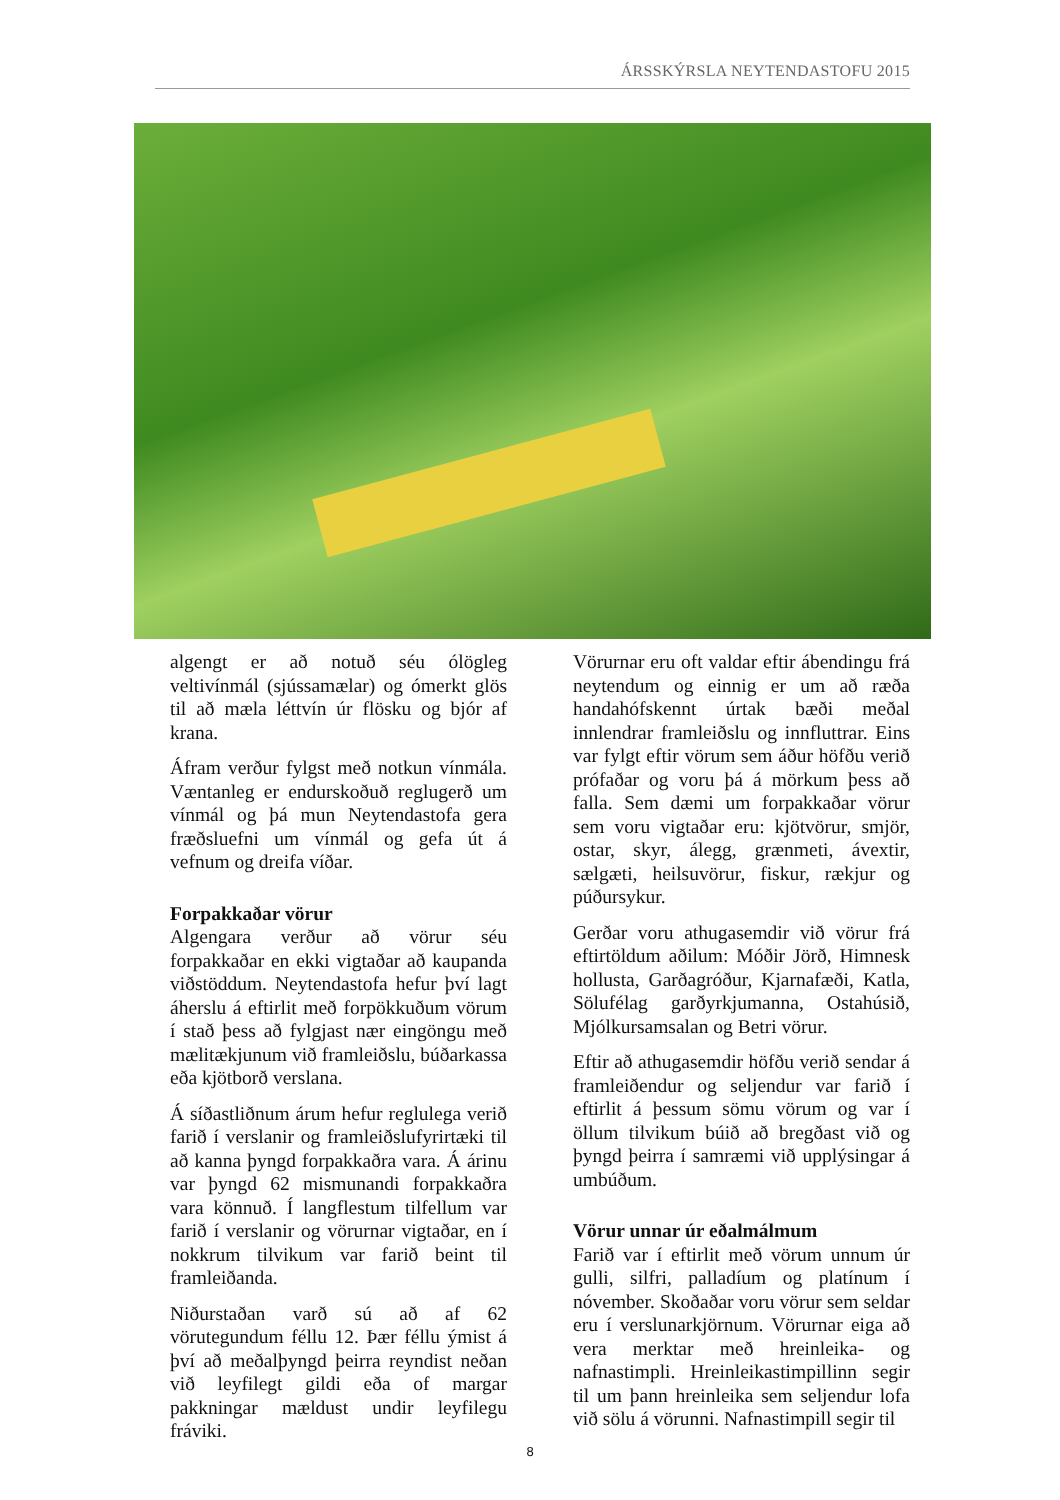ÁRSSKÝRSLA NEYTENDASTOFU 2015
algengt er að notuð séu ólögleg veltivínmál (sjússamælar) og ómerkt glös til að mæla léttvín úr flösku og bjór af krana.
Áfram verður fylgst með notkun vínmála. Væntanleg er endurskoðuð reglugerð um vínmál og þá mun Neytendastofa gera fræðsluefni um vínmál og gefa út á vefnum og dreifa víðar.
Forpakkaðar vörur
Algengara verður að vörur séu forpakkaðar en ekki vigtaðar að kaupanda viðstöddum. Neytendastofa hefur því lagt áherslu á eftirlit með forpökkuðum vörum í stað þess að fylgjast nær eingöngu með mælitækjunum við framleiðslu, búðarkassa eða kjötborð verslana.
Á síðastliðnum árum hefur reglulega verið farið í verslanir og framleiðslufyrirtæki til að kanna þyngd forpakkaðra vara. Á árinu var þyngd 62 mismunandi forpakkaðra vara könnuð. Í langflestum tilfellum var farið í verslanir og vörurnar vigtaðar, en í nokkrum tilvikum var farið beint til framleiðanda.
Niðurstaðan varð sú að af 62 vörutegundum féllu 12. Þær féllu ýmist á því að meðalþyngd þeirra reyndist neðan við leyfilegt gildi eða of margar pakkningar mældust undir leyfilegu fráviki.
Vörurnar eru oft valdar eftir ábendingu frá neytendum og einnig er um að ræða handahófskennt úrtak bæði meðal innlendrar framleiðslu og innfluttrar. Eins var fylgt eftir vörum sem áður höfðu verið prófaðar og voru þá á mörkum þess að falla. Sem dæmi um forpakkaðar vörur sem voru vigtaðar eru: kjötvörur, smjör, ostar, skyr, álegg, grænmeti, ávextir, sælgæti, heilsuvörur, fiskur, rækjur og púðursykur.
Gerðar voru athugasemdir við vörur frá eftirtöldum aðilum: Móðir Jörð, Himnesk hollusta, Garðagróður, Kjarnafæði, Katla, Sölufélag garðyrkjumanna, Ostahúsið, Mjólkursamsalan og Betri vörur.
Eftir að athugasemdir höfðu verið sendar á framleiðendur og seljendur var farið í eftirlit á þessum sömu vörum og var í öllum tilvikum búið að bregðast við og þyngd þeirra í samræmi við upplýsingar á umbúðum.
Vörur unnar úr eðalmálmum
Farið var í eftirlit með vörum unnum úr gulli, silfri, palladíum og platínum í nóvember. Skoðaðar voru vörur sem seldar eru í verslunarkjörnum. Vörurnar eiga að vera merktar með hreinleika- og nafnastimpli. Hreinleikastimpillinn segir til um þann hreinleika sem seljendur lofa við sölu á vörunni. Nafnastimpill segir til
8